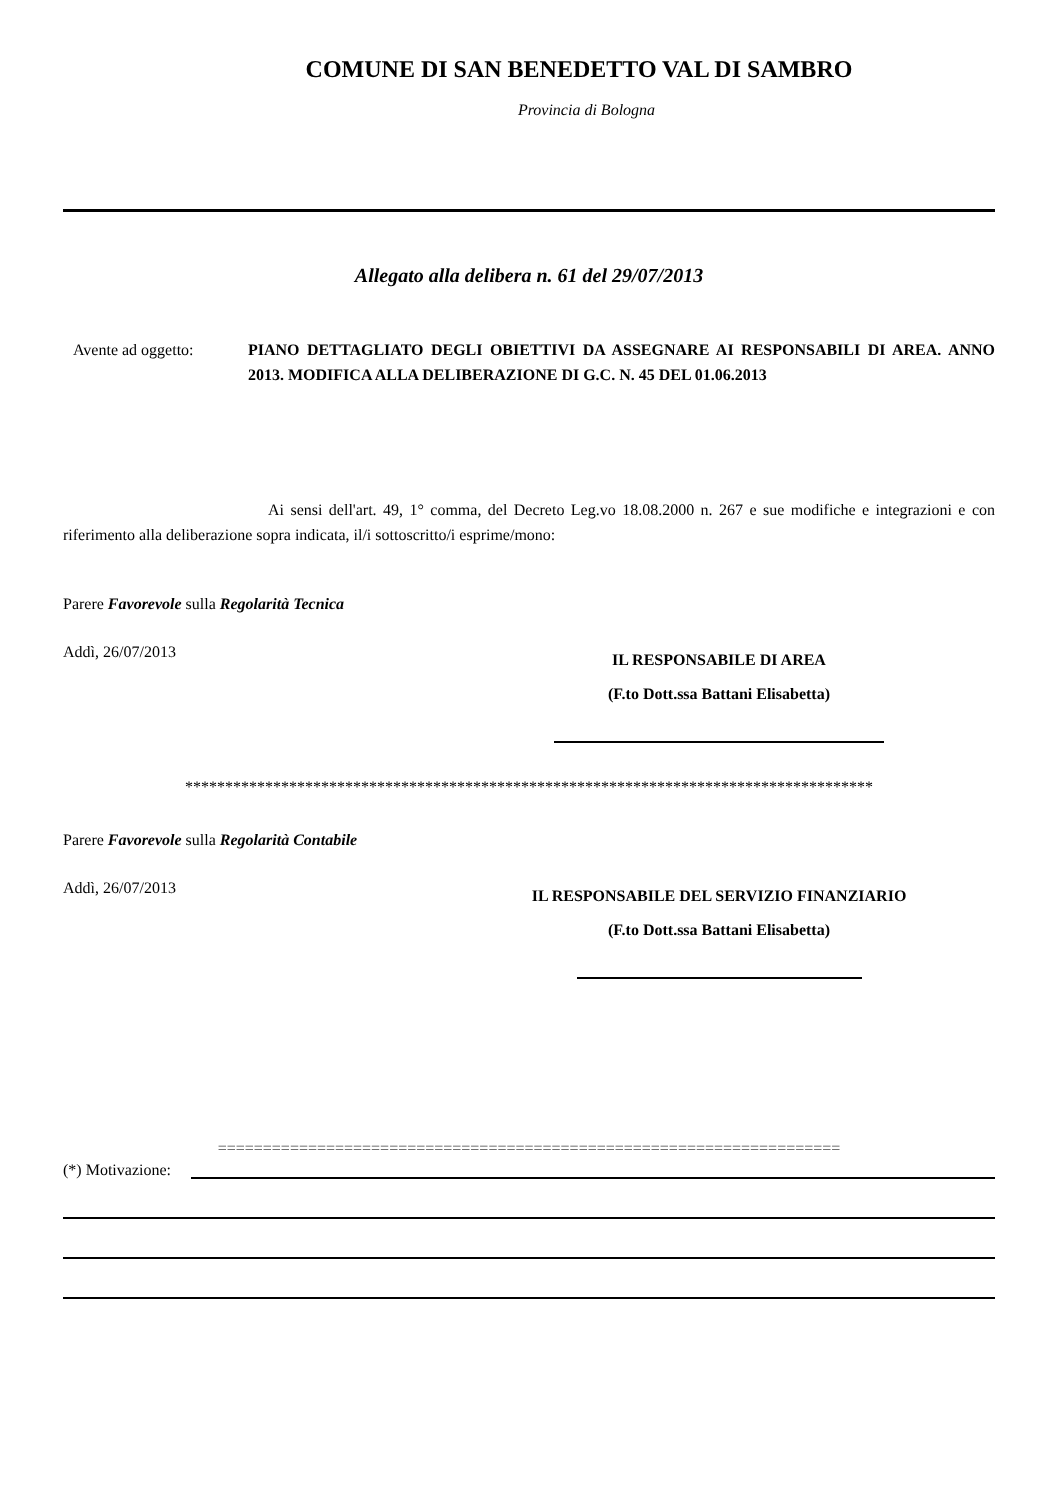COMUNE DI SAN BENEDETTO VAL DI SAMBRO
Provincia di Bologna
Allegato alla delibera n. 61 del 29/07/2013
Avente ad oggetto: PIANO DETTAGLIATO DEGLI OBIETTIVI DA ASSEGNARE AI RESPONSABILI DI AREA. ANNO 2013. MODIFICA ALLA DELIBERAZIONE DI G.C. N. 45 DEL 01.06.2013
Ai sensi dell'art. 49, 1° comma, del Decreto Leg.vo 18.08.2000 n. 267 e sue modifiche e integrazioni e con riferimento alla deliberazione sopra indicata, il/i sottoscritto/i esprime/mono:
Parere Favorevole sulla Regolarità Tecnica
Addì, 26/07/2013
IL RESPONSABILE DI AREA
(F.to Dott.ssa Battani Elisabetta)
**************************************************************************************
Parere Favorevole sulla Regolarità Contabile
Addì, 26/07/2013
IL RESPONSABILE DEL SERVIZIO FINANZIARIO
(F.to Dott.ssa Battani Elisabetta)
=====================================================================
(*) Motivazione: